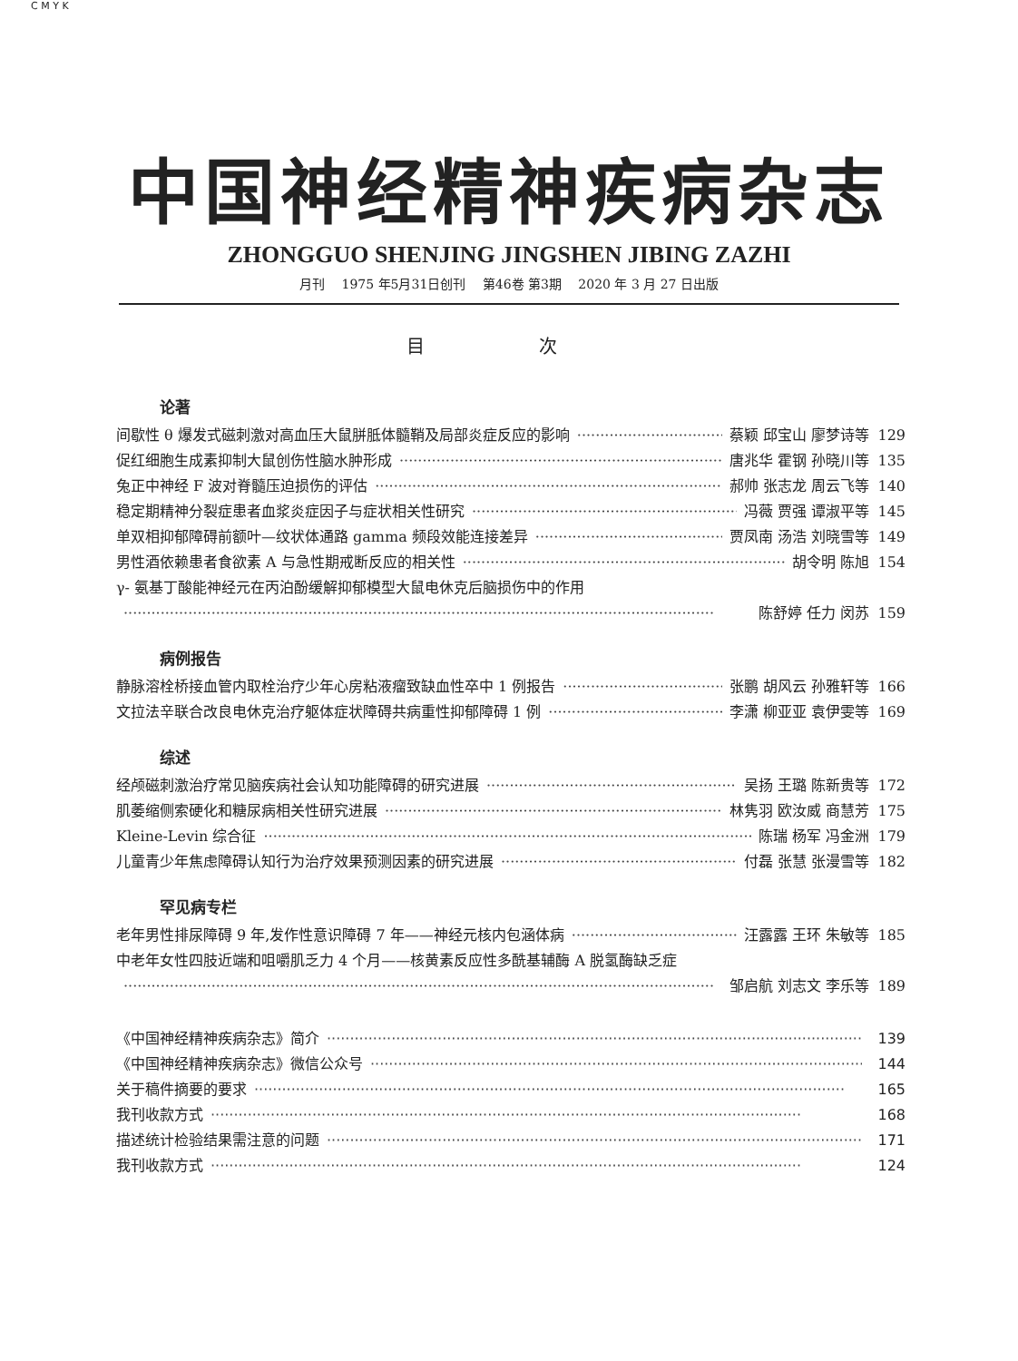C M Y K
中国神经精神疾病杂志
ZHONGGUO SHENJING JINGSHEN JIBING ZAZHI
月刊　 1975 年5月31日创刊　 第46卷 第3期　 2020 年 3 月 27 日出版
目 次
论著
间歇性 θ 爆发式磁刺激对高血压大鼠胼胝体髓鞘及局部炎症反应的影响 蔡颖 邱宝山 廖梦诗等 129
促红细胞生成素抑制大鼠创伤性脑水肿形成 唐兆华 霍钢 孙晓川等 135
兔正中神经 F 波对脊髓压迫损伤的评估 郝帅 张志龙 周云飞等 140
稳定期精神分裂症患者血浆炎症因子与症状相关性研究 冯薇 贾强 谭淑平等 145
单双相抑郁障碍前额叶—纹状体通路 gamma 频段效能连接差异 贾凤南 汤浩 刘晓雪等 149
男性酒依赖患者食欲素 A 与急性期戒断反应的相关性 胡令明 陈旭 154
γ- 氨基丁酸能神经元在丙泊酚缓解抑郁模型大鼠电休克后脑损伤中的作用
陈舒婷 任力 闵苏 159
病例报告
静脉溶栓桥接血管内取栓治疗少年心房粘液瘤致缺血性卒中 1 例报告 张鹏 胡风云 孙雅轩等 166
文拉法辛联合改良电休克治疗躯体症状障碍共病重性抑郁障碍 1 例 李潇 柳亚亚 袁伊雯等 169
综述
经颅磁刺激治疗常见脑疾病社会认知功能障碍的研究进展 吴扬 王璐 陈新贵等 172
肌萎缩侧索硬化和糖尿病相关性研究进展 林隽羽 欧汝威 商慧芳 175
Kleine-Levin 综合征 陈瑞 杨军 冯金洲 179
儿童青少年焦虑障碍认知行为治疗效果预测因素的研究进展 付磊 张慧 张漫雪等 182
罕见病专栏
老年男性排尿障碍 9 年,发作性意识障碍 7 年——神经元核内包涵体病 汪露露 王环 朱敏等 185
中老年女性四肢近端和咀嚼肌乏力 4 个月——核黄素反应性多酰基辅酶 A 脱氢酶缺乏症
邹启航 刘志文 李乐等 189
《中国神经精神疾病杂志》简介 139
《中国神经精神疾病杂志》微信公众号 144
关于稿件摘要的要求 165
我刊收款方式 168
描述统计检验结果需注意的问题 171
我刊收款方式 124